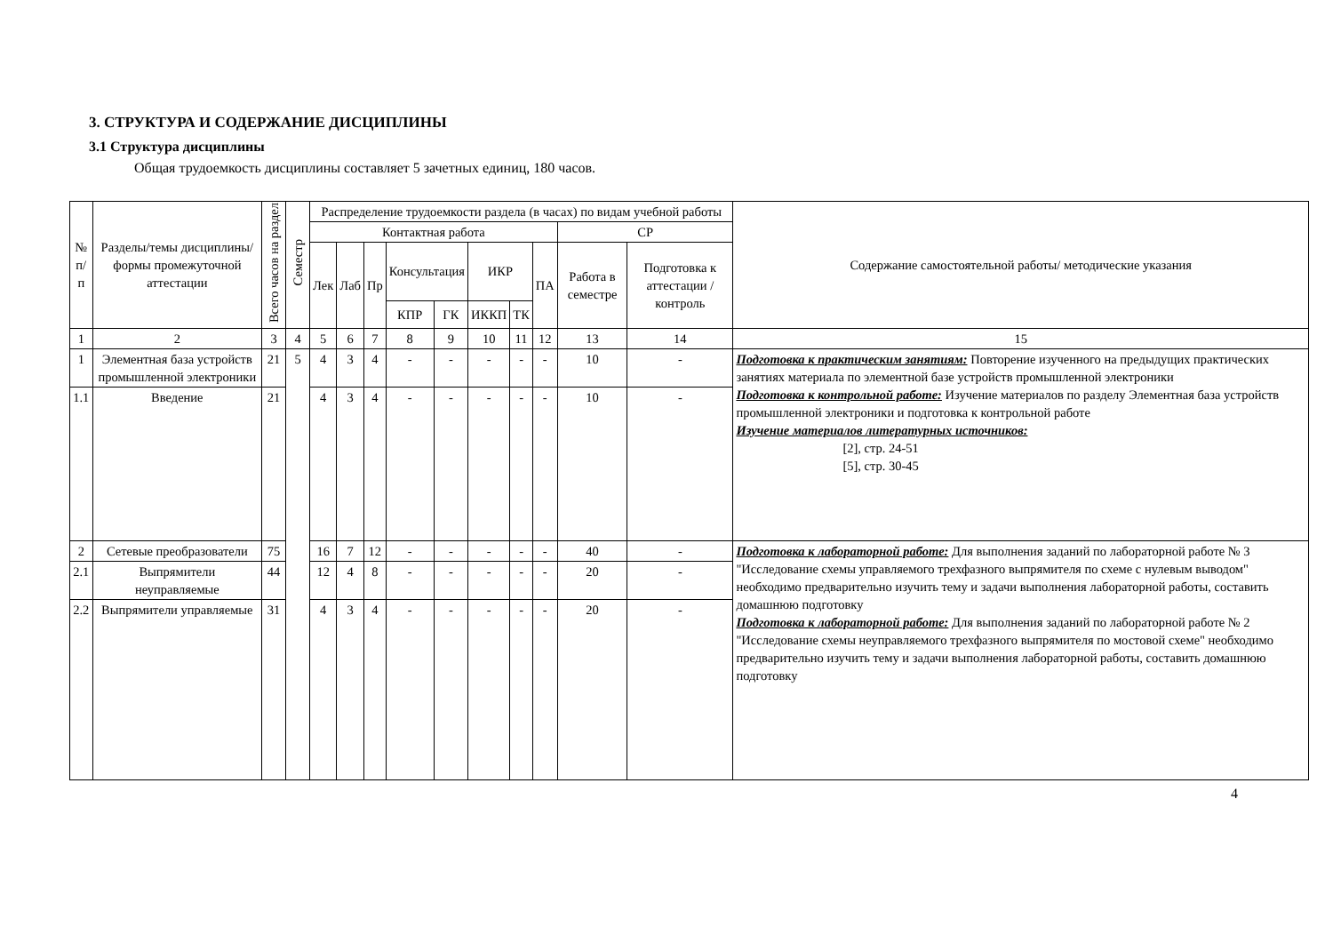3. СТРУКТУРА И СОДЕРЖАНИЕ ДИСЦИПЛИНЫ
3.1 Структура дисциплины
Общая трудоемкость дисциплины составляет 5 зачетных единиц, 180 часов.
| № п/п | Разделы/темы дисциплины/формы промежуточной аттестации | Всего часов на раздел | Семестр | Распределение трудоемкости раздела (в часах) по видам учебной работы | | | | | | | | | | Содержание самостоятельной работы/ методические указания |
| --- | --- | --- | --- | --- | --- | --- | --- | --- | --- | --- | --- | --- | --- | --- |
| | | | | Контактная работа | | | | | | | | СР | | |
| | | | | Лек | Лаб | Пр | Консультация | | ИКР | | ПА | Работа в семестре | Подготовка к аттестации /контроль | |
| | | | | | | | КПР | ГК | ИККП | ТК | | | | |
| 1 | 2 | 3 | 4 | 5 | 6 | 7 | 8 | 9 | 10 | 11 | 12 | 13 | 14 | 15 |
| 1 | Элементная база устройств промышленной электроники | 21 | 5 | 4 | 3 | 4 | - | - | - | - | - | 10 | - | Подготовка к практическим занятиям: Повторение изученного на предыдущих практических занятиях материала по элементной базе устройств промышленной электроники Подготовка к контрольной работе: Изучение материалов по разделу Элементная база устройств промышленной электроники и подготовка к контрольной работе Изучение материалов литературных источников: [2], стр. 24-51 [5], стр. 30-45 |
| 1.1 | Введение | 21 | | 4 | 3 | 4 | - | - | - | - | - | 10 | - | |
| 2 | Сетевые преобразователи | 75 | | 16 | 7 | 12 | - | - | - | - | - | 40 | - | Подготовка к лабораторной работе: Для выполнения заданий по лабораторной работе № 3 "Исследование схемы управляемого трехфазного выпрямителя по схеме с нулевым выводом" необходимо предварительно изучить тему и задачи выполнения лабораторной работы, составить домашнюю подготовку Подготовка к лабораторной работе: Для выполнения заданий по лабораторной работе № 2 "Исследование схемы неуправляемого трехфазного выпрямителя по мостовой схеме" необходимо предварительно изучить тему и задачи выполнения лабораторной работы, составить домашнюю подготовку |
| 2.1 | Выпрямители неуправляемые | 44 | | 12 | 4 | 8 | - | - | - | - | - | 20 | - | |
| 2.2 | Выпрямители управляемые | 31 | | 4 | 3 | 4 | - | - | - | - | - | 20 | - | |
4